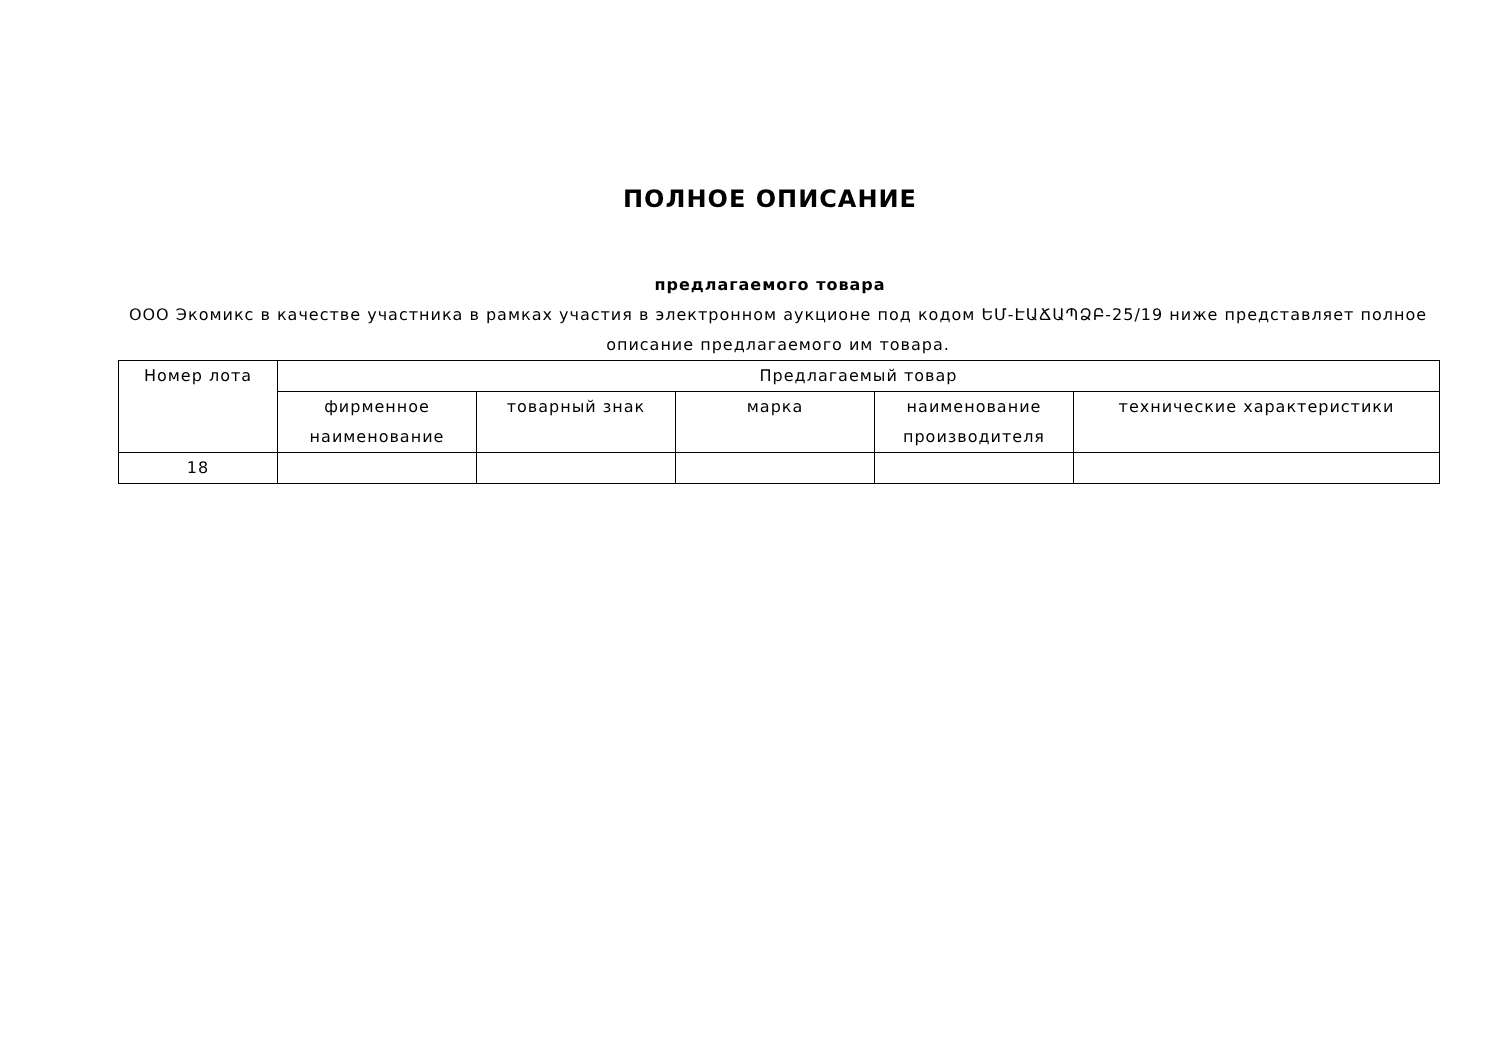ПОЛНОЕ ОПИСАНИЕ
предлагаемого товара
ООО Экомикс в качестве участника в рамках участия в электронном аукционе под кодом ԵՄ-ԷԱՃԱՊՁԲ-25/19 ниже представляет полное описание предлагаемого им товара.
| Номер лота | Предлагаемый товар | | | | |
| --- | --- | --- | --- | --- | --- |
| | фирменное наименование | товарный знак | марка | наименование производителя | технические характеристики |
| 18 | | | | | |